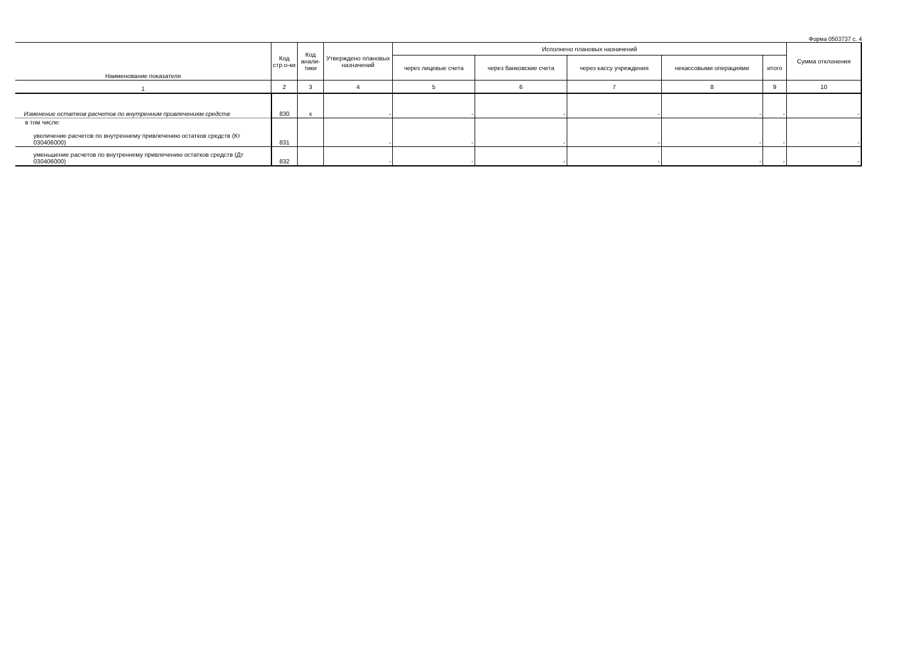Форма 0503737 с. 4
| Наименование показателя | Код стр.о-ки | Код анали-тики | Утверждено плановых назначений | Исполнено плановых назначений | | | | | Сумма отклонения |
| --- | --- | --- | --- | --- | --- | --- | --- | --- | --- |
| | | | | через лицевые счета | через банковские счета | через кассу учреждения | некассовыми операциями | итого | |
| 1 | 2 | 3 | 4 | 5 | 6 | 7 | 8 | 9 | 10 |
| Изменение остатков расчетов по внутренним привлечениям средств | 830 | x | - | - | - | - | - | - | - |
| в том числе: увеличение расчетов по внутреннему привлечению остатков средств (Кт 030406000) | 831 | | - | - | - | - | - | - | - |
| уменьшение расчетов по внутреннему привлечению остатков средств (Дт 030406000) | 832 | | - | - | - | - | - | - | - |